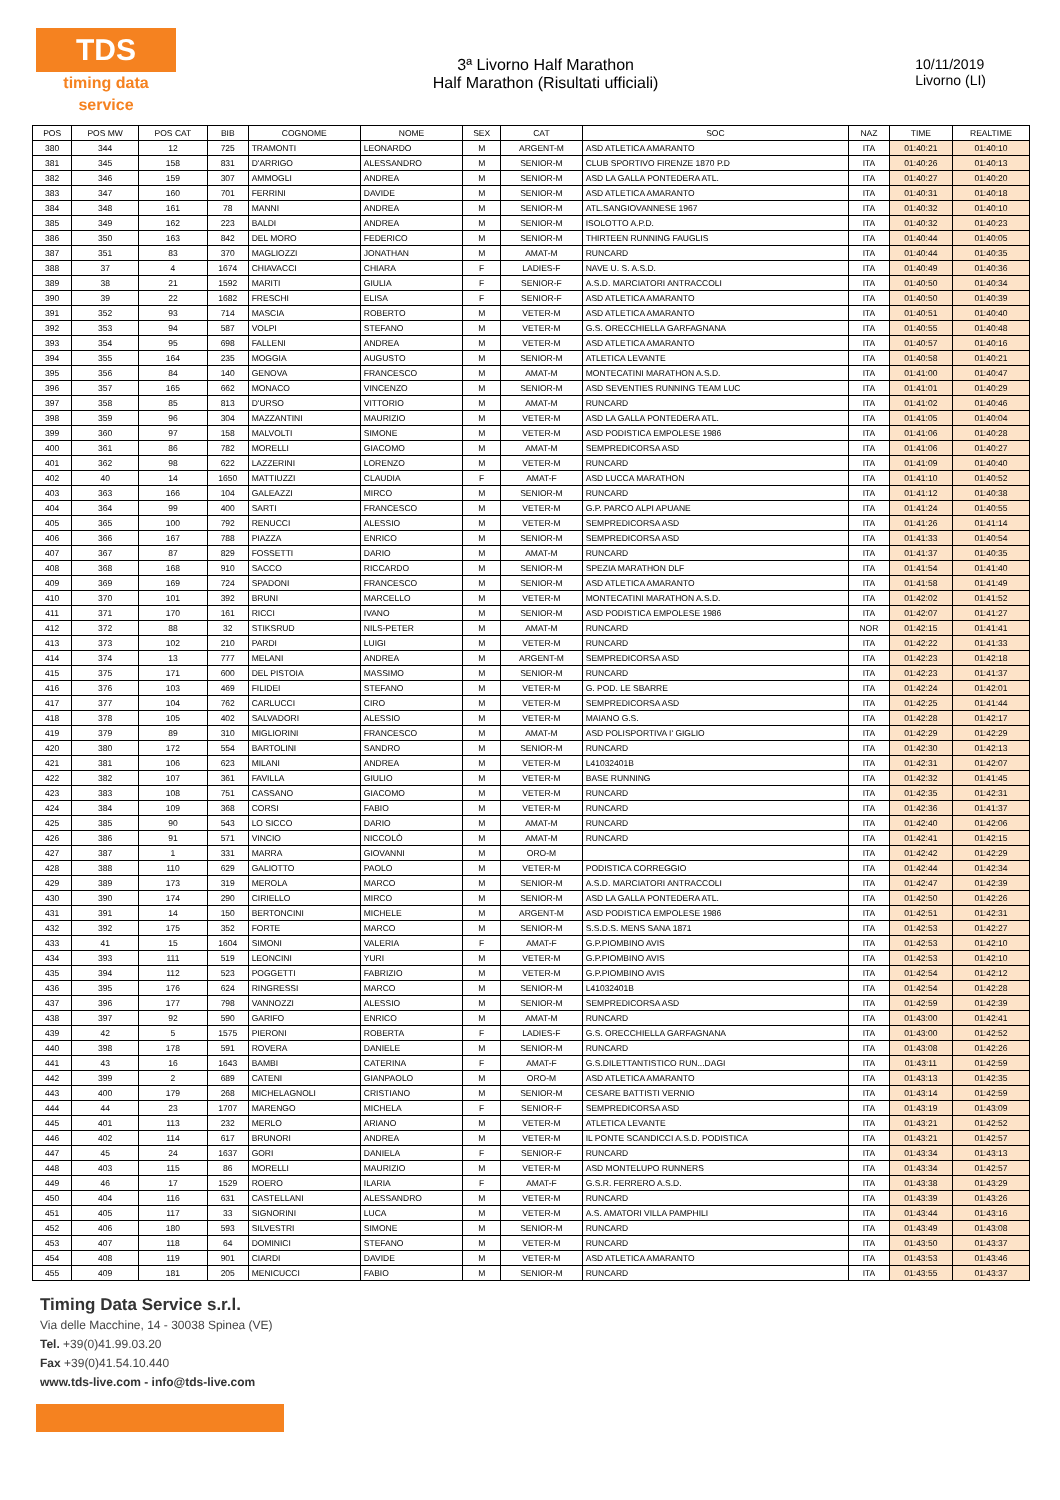TDS
timing data service
3ª Livorno Half Marathon
Half Marathon (Risultati ufficiali)
10/11/2019
Livorno (LI)
| POS | POS MW | POS CAT | BIB | COGNOME | NOME | SEX | CAT | SOC | NAZ | TIME | REALTIME |
| --- | --- | --- | --- | --- | --- | --- | --- | --- | --- | --- | --- |
| 380 | 344 | 12 | 725 | TRAMONTI | LEONARDO | M | ARGENT-M | ASD ATLETICA AMARANTO | ITA | 01:40:21 | 01:40:10 |
| 381 | 345 | 158 | 831 | D'ARRIGO | ALESSANDRO | M | SENIOR-M | CLUB SPORTIVO FIRENZE 1870 P.D | ITA | 01:40:26 | 01:40:13 |
| 382 | 346 | 159 | 307 | AMMOGLI | ANDREA | M | SENIOR-M | ASD LA GALLA PONTEDERA ATL. | ITA | 01:40:27 | 01:40:20 |
| 383 | 347 | 160 | 701 | FERRINI | DAVIDE | M | SENIOR-M | ASD ATLETICA AMARANTO | ITA | 01:40:31 | 01:40:18 |
| 384 | 348 | 161 | 78 | MANNI | ANDREA | M | SENIOR-M | ATL.SANGIOVANNESE 1967 | ITA | 01:40:32 | 01:40:10 |
| 385 | 349 | 162 | 223 | BALDI | ANDREA | M | SENIOR-M | ISOLOTTO A.P.D. | ITA | 01:40:32 | 01:40:23 |
| 386 | 350 | 163 | 842 | DEL MORO | FEDERICO | M | SENIOR-M | THIRTEEN RUNNING FAUGLIS | ITA | 01:40:44 | 01:40:05 |
| 387 | 351 | 83 | 370 | MAGLIOZZI | JONATHAN | M | AMAT-M | RUNCARD | ITA | 01:40:44 | 01:40:35 |
| 388 | 37 | 4 | 1674 | CHIAVACCI | CHIARA | F | LADIES-F | NAVE U. S. A.S.D. | ITA | 01:40:49 | 01:40:36 |
| 389 | 38 | 21 | 1592 | MARITI | GIULIA | F | SENIOR-F | A.S.D. MARCIATORI ANTRACCOLI | ITA | 01:40:50 | 01:40:34 |
| 390 | 39 | 22 | 1682 | FRESCHI | ELISA | F | SENIOR-F | ASD ATLETICA AMARANTO | ITA | 01:40:50 | 01:40:39 |
| 391 | 352 | 93 | 714 | MASCIA | ROBERTO | M | VETER-M | ASD ATLETICA AMARANTO | ITA | 01:40:51 | 01:40:40 |
| 392 | 353 | 94 | 587 | VOLPI | STEFANO | M | VETER-M | G.S. ORECCHIELLA GARFAGNANA | ITA | 01:40:55 | 01:40:48 |
| 393 | 354 | 95 | 698 | FALLENI | ANDREA | M | VETER-M | ASD ATLETICA AMARANTO | ITA | 01:40:57 | 01:40:16 |
| 394 | 355 | 164 | 235 | MOGGIA | AUGUSTO | M | SENIOR-M | ATLETICA LEVANTE | ITA | 01:40:58 | 01:40:21 |
| 395 | 356 | 84 | 140 | GENOVA | FRANCESCO | M | AMAT-M | MONTECATINI MARATHON A.S.D. | ITA | 01:41:00 | 01:40:47 |
| 396 | 357 | 165 | 662 | MONACO | VINCENZO | M | SENIOR-M | ASD SEVENTIES RUNNING TEAM LUC | ITA | 01:41:01 | 01:40:29 |
| 397 | 358 | 85 | 813 | D'URSO | VITTORIO | M | AMAT-M | RUNCARD | ITA | 01:41:02 | 01:40:46 |
| 398 | 359 | 96 | 304 | MAZZANTINI | MAURIZIO | M | VETER-M | ASD LA GALLA PONTEDERA ATL. | ITA | 01:41:05 | 01:40:04 |
| 399 | 360 | 97 | 158 | MALVOLTI | SIMONE | M | VETER-M | ASD PODISTICA EMPOLESE 1986 | ITA | 01:41:06 | 01:40:28 |
| 400 | 361 | 86 | 782 | MORELLI | GIACOMO | M | AMAT-M | SEMPREDICORSA ASD | ITA | 01:41:06 | 01:40:27 |
| 401 | 362 | 98 | 622 | LAZZERINI | LORENZO | M | VETER-M | RUNCARD | ITA | 01:41:09 | 01:40:40 |
| 402 | 40 | 14 | 1650 | MATTIUZZI | CLAUDIA | F | AMAT-F | ASD LUCCA MARATHON | ITA | 01:41:10 | 01:40:52 |
| 403 | 363 | 166 | 104 | GALEAZZI | MIRCO | M | SENIOR-M | RUNCARD | ITA | 01:41:12 | 01:40:38 |
| 404 | 364 | 99 | 400 | SARTI | FRANCESCO | M | VETER-M | G.P. PARCO ALPI APUANE | ITA | 01:41:24 | 01:40:55 |
| 405 | 365 | 100 | 792 | RENUCCI | ALESSIO | M | VETER-M | SEMPREDICORSA ASD | ITA | 01:41:26 | 01:41:14 |
| 406 | 366 | 167 | 788 | PIAZZA | ENRICO | M | SENIOR-M | SEMPREDICORSA ASD | ITA | 01:41:33 | 01:40:54 |
| 407 | 367 | 87 | 829 | FOSSETTI | DARIO | M | AMAT-M | RUNCARD | ITA | 01:41:37 | 01:40:35 |
| 408 | 368 | 168 | 910 | SACCO | RICCARDO | M | SENIOR-M | SPEZIA MARATHON DLF | ITA | 01:41:54 | 01:41:40 |
| 409 | 369 | 169 | 724 | SPADONI | FRANCESCO | M | SENIOR-M | ASD ATLETICA AMARANTO | ITA | 01:41:58 | 01:41:49 |
| 410 | 370 | 101 | 392 | BRUNI | MARCELLO | M | VETER-M | MONTECATINI MARATHON A.S.D. | ITA | 01:42:02 | 01:41:52 |
| 411 | 371 | 170 | 161 | RICCI | IVANO | M | SENIOR-M | ASD PODISTICA EMPOLESE 1986 | ITA | 01:42:07 | 01:41:27 |
| 412 | 372 | 88 | 32 | STIKSRUD | NILS-PETER | M | AMAT-M | RUNCARD | NOR | 01:42:15 | 01:41:41 |
| 413 | 373 | 102 | 210 | PARDI | LUIGI | M | VETER-M | RUNCARD | ITA | 01:42:22 | 01:41:33 |
| 414 | 374 | 13 | 777 | MELANI | ANDREA | M | ARGENT-M | SEMPREDICORSA ASD | ITA | 01:42:23 | 01:42:18 |
| 415 | 375 | 171 | 600 | DEL PISTOIA | MASSIMO | M | SENIOR-M | RUNCARD | ITA | 01:42:23 | 01:41:37 |
| 416 | 376 | 103 | 469 | FILIDEI | STEFANO | M | VETER-M | G. POD. LE SBARRE | ITA | 01:42:24 | 01:42:01 |
| 417 | 377 | 104 | 762 | CARLUCCI | CIRO | M | VETER-M | SEMPREDICORSA ASD | ITA | 01:42:25 | 01:41:44 |
| 418 | 378 | 105 | 402 | SALVADORI | ALESSIO | M | VETER-M | MAIANO G.S. | ITA | 01:42:28 | 01:42:17 |
| 419 | 379 | 89 | 310 | MIGLIORINI | FRANCESCO | M | AMAT-M | ASD POLISPORTIVA I' GIGLIO | ITA | 01:42:29 | 01:42:29 |
| 420 | 380 | 172 | 554 | BARTOLINI | SANDRO | M | SENIOR-M | RUNCARD | ITA | 01:42:30 | 01:42:13 |
| 421 | 381 | 106 | 623 | MILANI | ANDREA | M | VETER-M | L41032401B | ITA | 01:42:31 | 01:42:07 |
| 422 | 382 | 107 | 361 | FAVILLA | GIULIO | M | VETER-M | BASE RUNNING | ITA | 01:42:32 | 01:41:45 |
| 423 | 383 | 108 | 751 | CASSANO | GIACOMO | M | VETER-M | RUNCARD | ITA | 01:42:35 | 01:42:31 |
| 424 | 384 | 109 | 368 | CORSI | FABIO | M | VETER-M | RUNCARD | ITA | 01:42:36 | 01:41:37 |
| 425 | 385 | 90 | 543 | LO SICCO | DARIO | M | AMAT-M | RUNCARD | ITA | 01:42:40 | 01:42:06 |
| 426 | 386 | 91 | 571 | VINCIO | NICCOLÒ | M | AMAT-M | RUNCARD | ITA | 01:42:41 | 01:42:15 |
| 427 | 387 | 1 | 331 | MARRA | GIOVANNI | M | ORO-M | | ITA | 01:42:42 | 01:42:29 |
| 428 | 388 | 110 | 629 | GALIOTTO | PAOLO | M | VETER-M | PODISTICA CORREGGIO | ITA | 01:42:44 | 01:42:34 |
| 429 | 389 | 173 | 319 | MEROLA | MARCO | M | SENIOR-M | A.S.D. MARCIATORI ANTRACCOLI | ITA | 01:42:47 | 01:42:39 |
| 430 | 390 | 174 | 290 | CIRIELLO | MIRCO | M | SENIOR-M | ASD LA GALLA PONTEDERA ATL. | ITA | 01:42:50 | 01:42:26 |
| 431 | 391 | 14 | 150 | BERTONCINI | MICHELE | M | ARGENT-M | ASD PODISTICA EMPOLESE 1986 | ITA | 01:42:51 | 01:42:31 |
| 432 | 392 | 175 | 352 | FORTE | MARCO | M | SENIOR-M | S.S.D.S. MENS SANA 1871 | ITA | 01:42:53 | 01:42:27 |
| 433 | 41 | 15 | 1604 | SIMONI | VALERIA | F | AMAT-F | G.P.PIOMBINO AVIS | ITA | 01:42:53 | 01:42:10 |
| 434 | 393 | 111 | 519 | LEONCINI | YURI | M | VETER-M | G.P.PIOMBINO AVIS | ITA | 01:42:53 | 01:42:10 |
| 435 | 394 | 112 | 523 | POGGETTI | FABRIZIO | M | VETER-M | G.P.PIOMBINO AVIS | ITA | 01:42:54 | 01:42:12 |
| 436 | 395 | 176 | 624 | RINGRESSI | MARCO | M | SENIOR-M | L41032401B | ITA | 01:42:54 | 01:42:28 |
| 437 | 396 | 177 | 798 | VANNOZZI | ALESSIO | M | SENIOR-M | SEMPREDICORSA ASD | ITA | 01:42:59 | 01:42:39 |
| 438 | 397 | 92 | 590 | GARIFO | ENRICO | M | AMAT-M | RUNCARD | ITA | 01:43:00 | 01:42:41 |
| 439 | 42 | 5 | 1575 | PIERONI | ROBERTA | F | LADIES-F | G.S. ORECCHIELLA GARFAGNANA | ITA | 01:43:00 | 01:42:52 |
| 440 | 398 | 178 | 591 | ROVERA | DANIELE | M | SENIOR-M | RUNCARD | ITA | 01:43:08 | 01:42:26 |
| 441 | 43 | 16 | 1643 | BAMBI | CATERINA | F | AMAT-F | G.S.DILETTANTISTICO RUN...DAGI | ITA | 01:43:11 | 01:42:59 |
| 442 | 399 | 2 | 689 | CATENI | GIANPAOLO | M | ORO-M | ASD ATLETICA AMARANTO | ITA | 01:43:13 | 01:42:35 |
| 443 | 400 | 179 | 268 | MICHELAGNOLI | CRISTIANO | M | SENIOR-M | CESARE BATTISTI VERNIO | ITA | 01:43:14 | 01:42:59 |
| 444 | 44 | 23 | 1707 | MARENGO | MICHELA | F | SENIOR-F | SEMPREDICORSA ASD | ITA | 01:43:19 | 01:43:09 |
| 445 | 401 | 113 | 232 | MERLO | ARIANO | M | VETER-M | ATLETICA LEVANTE | ITA | 01:43:21 | 01:42:52 |
| 446 | 402 | 114 | 617 | BRUNORI | ANDREA | M | VETER-M | IL PONTE SCANDICCI A.S.D. PODISTICA | ITA | 01:43:21 | 01:42:57 |
| 447 | 45 | 24 | 1637 | GORI | DANIELA | F | SENIOR-F | RUNCARD | ITA | 01:43:34 | 01:43:13 |
| 448 | 403 | 115 | 86 | MORELLI | MAURIZIO | M | VETER-M | ASD MONTELUPO RUNNERS | ITA | 01:43:34 | 01:42:57 |
| 449 | 46 | 17 | 1529 | ROERO | ILARIA | F | AMAT-F | G.S.R. FERRERO A.S.D. | ITA | 01:43:38 | 01:43:29 |
| 450 | 404 | 116 | 631 | CASTELLANI | ALESSANDRO | M | VETER-M | RUNCARD | ITA | 01:43:39 | 01:43:26 |
| 451 | 405 | 117 | 33 | SIGNORINI | LUCA | M | VETER-M | A.S. AMATORI VILLA PAMPHILI | ITA | 01:43:44 | 01:43:16 |
| 452 | 406 | 180 | 593 | SILVESTRI | SIMONE | M | SENIOR-M | RUNCARD | ITA | 01:43:49 | 01:43:08 |
| 453 | 407 | 118 | 64 | DOMINICI | STEFANO | M | VETER-M | RUNCARD | ITA | 01:43:50 | 01:43:37 |
| 454 | 408 | 119 | 901 | CIARDI | DAVIDE | M | VETER-M | ASD ATLETICA AMARANTO | ITA | 01:43:53 | 01:43:46 |
| 455 | 409 | 181 | 205 | MENICUCCI | FABIO | M | SENIOR-M | RUNCARD | ITA | 01:43:55 | 01:43:37 |
Timing Data Service s.r.l.
Via delle Macchine, 14 - 30038 Spinea (VE)
Tel. +39(0)41.99.03.20
Fax +39(0)41.54.10.440
www.tds-live.com - info@tds-live.com